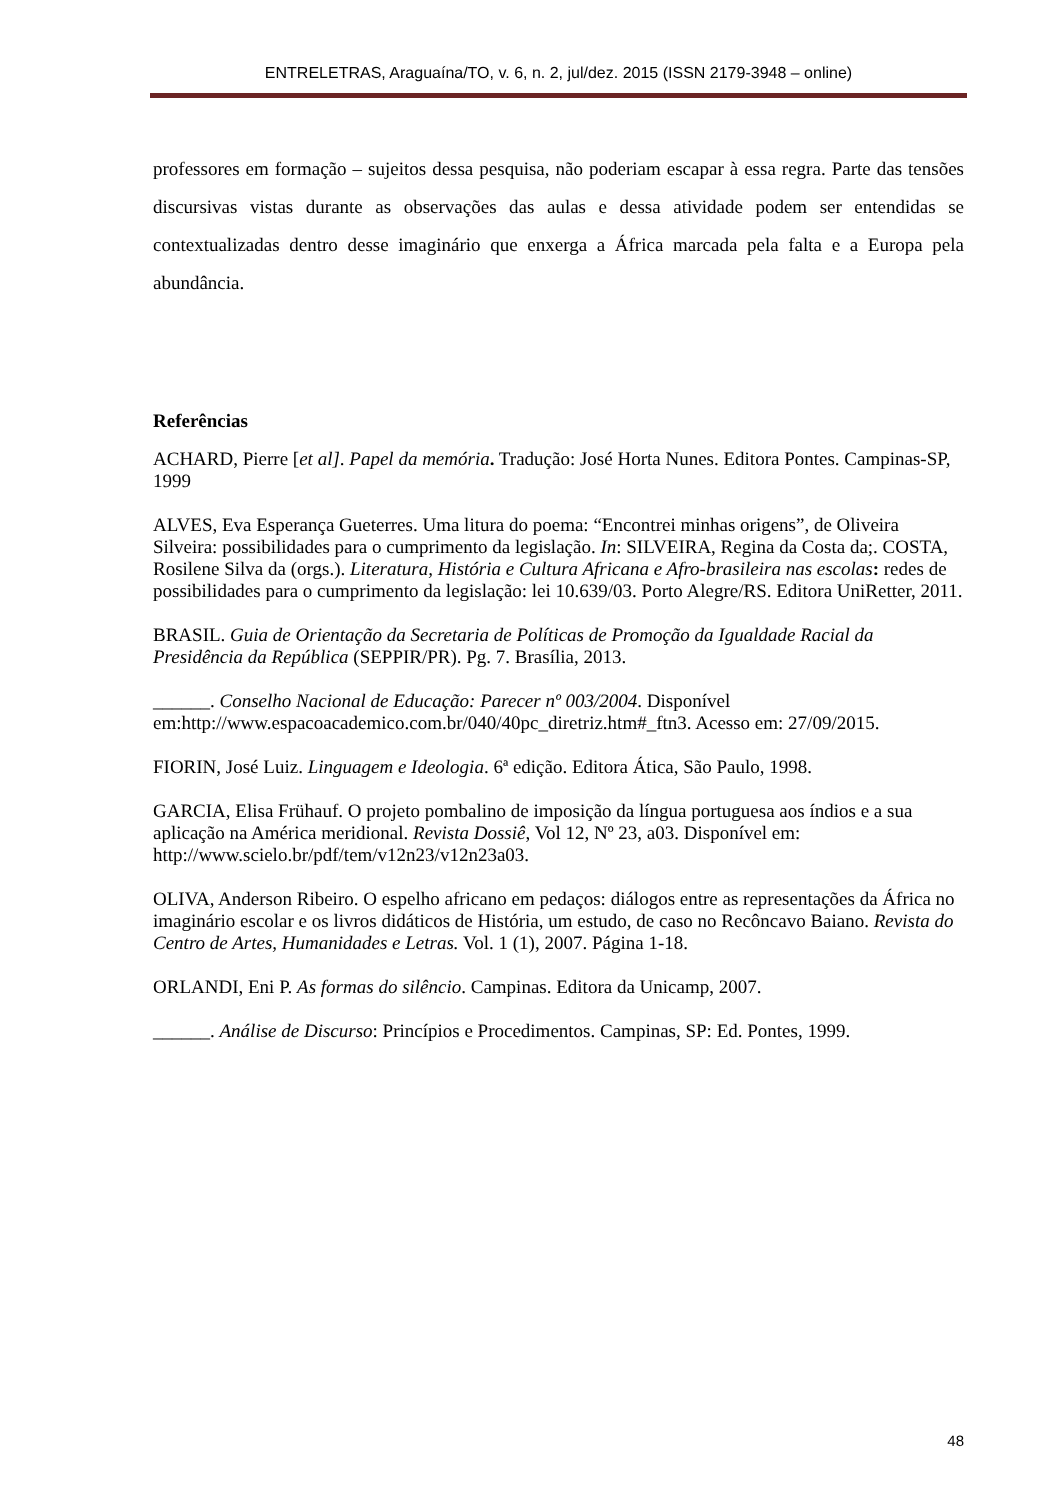ENTRELETRAS, Araguaína/TO, v. 6, n. 2, jul/dez. 2015 (ISSN 2179-3948 – online)
professores em formação – sujeitos dessa pesquisa, não poderiam escapar à essa regra. Parte das tensões discursivas vistas durante as observações das aulas e dessa atividade podem ser entendidas se contextualizadas dentro desse imaginário que enxerga a África marcada pela falta e a Europa pela abundância.
Referências
ACHARD, Pierre [et al]. Papel da memória. Tradução: José Horta Nunes. Editora Pontes. Campinas-SP, 1999
ALVES, Eva Esperança Gueterres. Uma litura do poema: “Encontrei minhas origens”, de Oliveira Silveira: possibilidades para o cumprimento da legislação. In: SILVEIRA, Regina da Costa da;. COSTA, Rosilene Silva da (orgs.). Literatura, História e Cultura Africana e Afro-brasileira nas escolas: redes de possibilidades para o cumprimento da legislação: lei 10.639/03. Porto Alegre/RS. Editora UniRetter, 2011.
BRASIL. Guia de Orientação da Secretaria de Políticas de Promoção da Igualdade Racial da Presidência da República (SEPPIR/PR). Pg. 7. Brasília, 2013.
______. Conselho Nacional de Educação: Parecer nº 003/2004. Disponível em:http://www.espacoacademico.com.br/040/40pc_diretriz.htm#_ftn3. Acesso em: 27/09/2015.
FIORIN, José Luiz. Linguagem e Ideologia. 6ª edição. Editora Ática, São Paulo, 1998.
GARCIA, Elisa Frühauf. O projeto pombalino de imposição da língua portuguesa aos índios e a sua aplicação na América meridional. Revista Dossiê, Vol 12, Nº 23, a03. Disponível em: http://www.scielo.br/pdf/tem/v12n23/v12n23a03.
OLIVA, Anderson Ribeiro. O espelho africano em pedaços: diálogos entre as representações da África no imaginário escolar e os livros didáticos de História, um estudo, de caso no Recôncavo Baiano. Revista do Centro de Artes, Humanidades e Letras. Vol. 1 (1), 2007. Página 1-18.
ORLANDI, Eni P. As formas do silêncio. Campinas. Editora da Unicamp, 2007.
______. Análise de Discurso: Princípios e Procedimentos. Campinas, SP: Ed. Pontes, 1999.
48